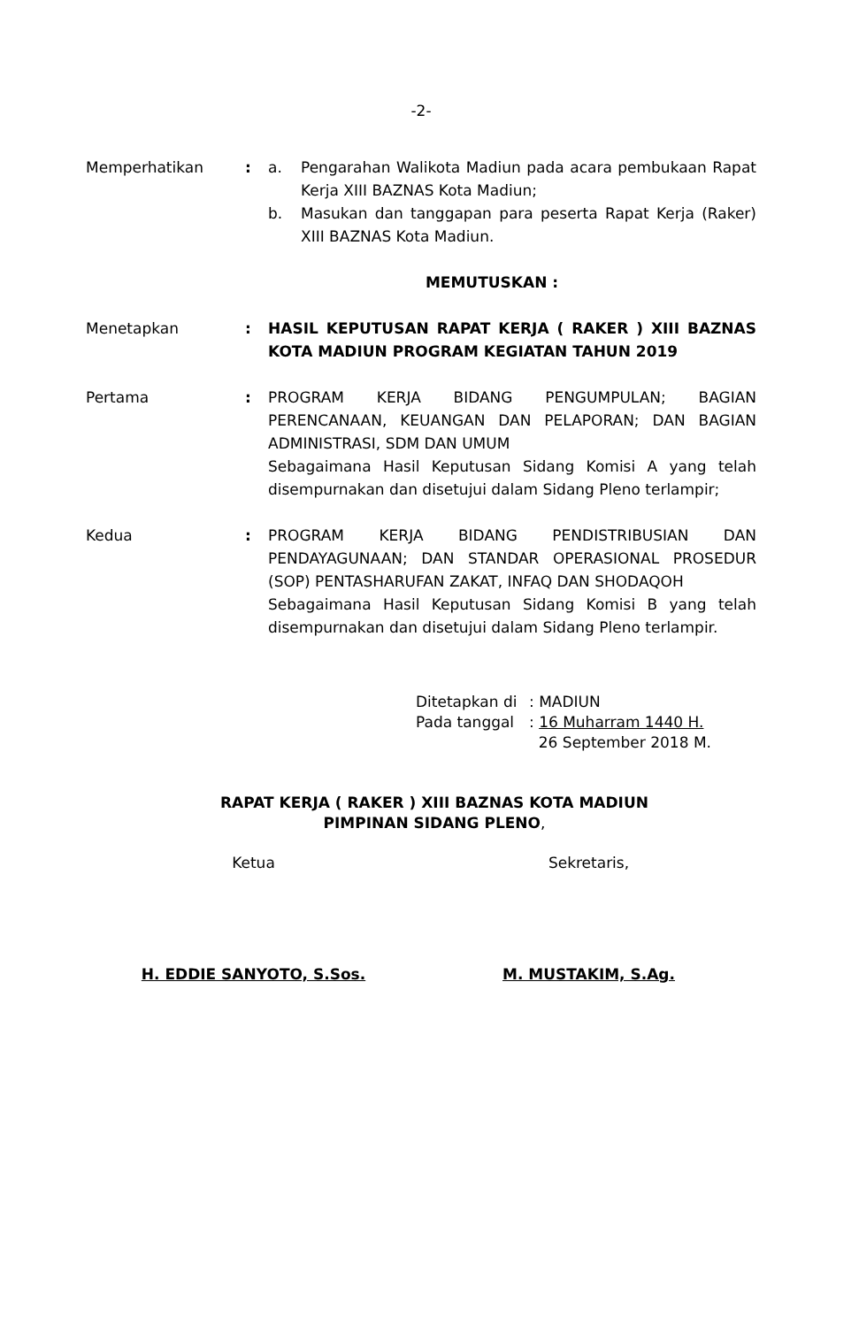-2-
Memperhatikan : a. Pengarahan Walikota Madiun pada acara pembukaan Rapat Kerja XIII BAZNAS Kota Madiun;
b. Masukan dan tanggapan para peserta Rapat Kerja (Raker) XIII BAZNAS Kota Madiun.
MEMUTUSKAN :
Menetapkan : HASIL KEPUTUSAN RAPAT KERJA ( RAKER ) XIII BAZNAS KOTA MADIUN PROGRAM KEGIATAN TAHUN 2019
Pertama : PROGRAM KERJA BIDANG PENGUMPULAN; BAGIAN PERENCANAAN, KEUANGAN DAN PELAPORAN; DAN BAGIAN ADMINISTRASI, SDM DAN UMUM
Sebagaimana Hasil Keputusan Sidang Komisi A yang telah disempurnakan dan disetujui dalam Sidang Pleno terlampir;
Kedua : PROGRAM KERJA BIDANG PENDISTRIBUSIAN DAN PENDAYAGUNAAN; DAN STANDAR OPERASIONAL PROSEDUR (SOP) PENTASHARUFAN ZAKAT, INFAQ DAN SHODAQOH
Sebagaimana Hasil Keputusan Sidang Komisi B yang telah disempurnakan dan disetujui dalam Sidang Pleno terlampir.
Ditetapkan di: MADIUN
Pada tanggal: 16 Muharram 1440 H.
26 September 2018 M.
RAPAT KERJA ( RAKER ) XIII BAZNAS KOTA MADIUN
PIMPINAN SIDANG PLENO,
Ketua
H. EDDIE SANYOTO, S.Sos.
Sekretaris,
M. MUSTAKIM, S.Ag.